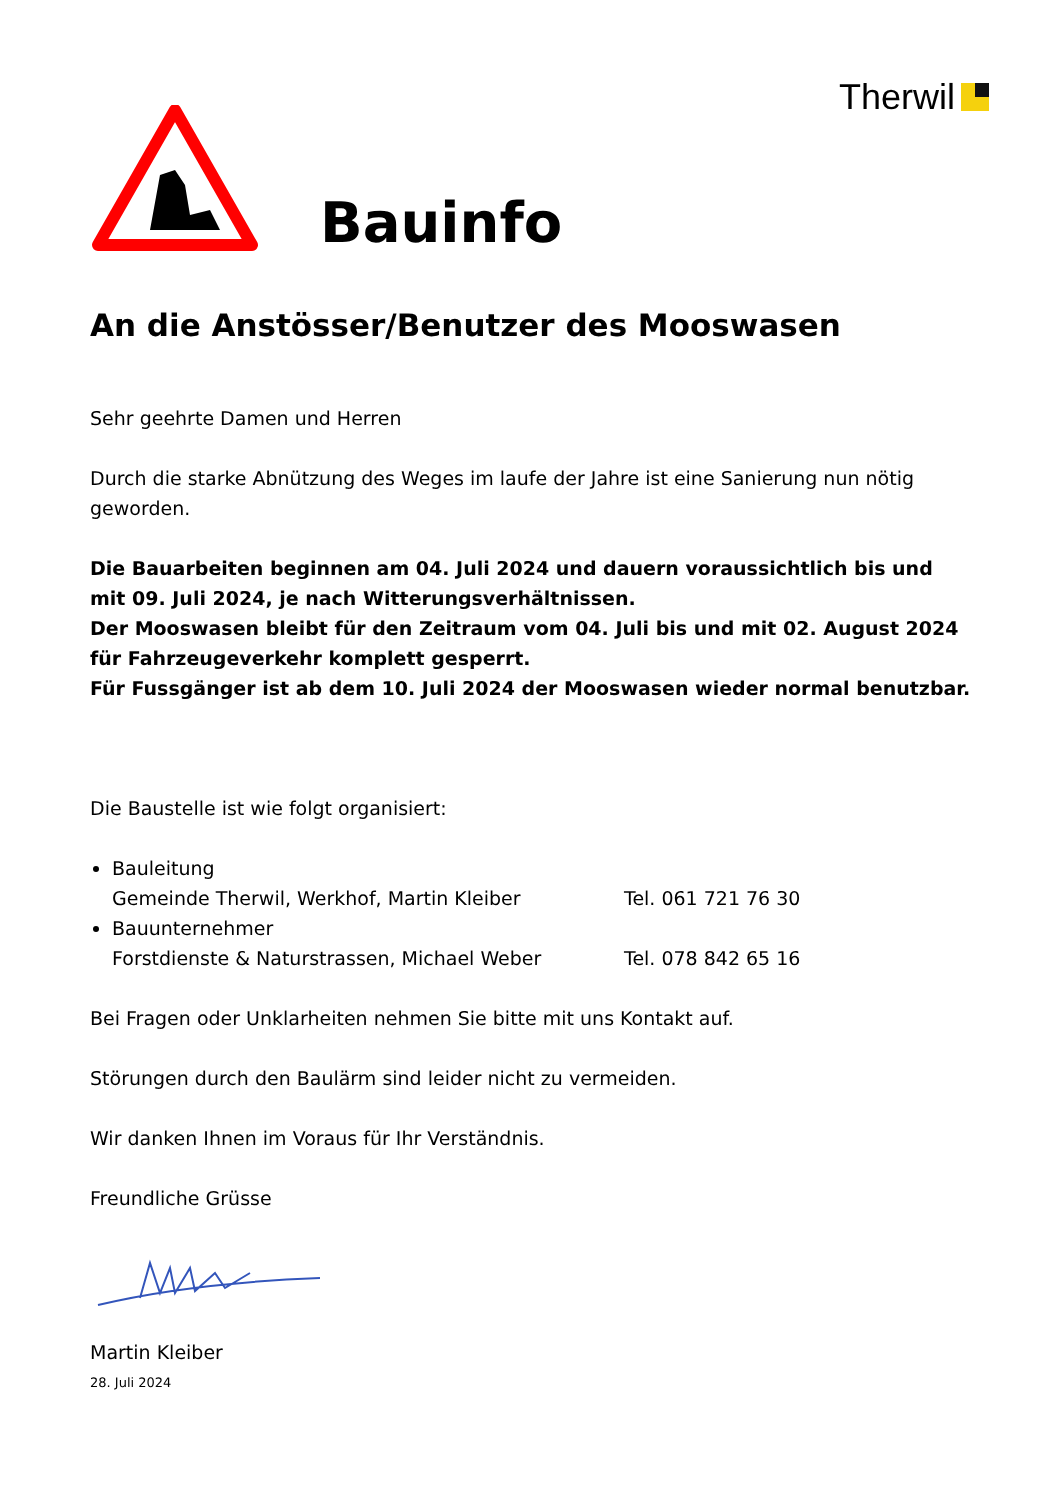Therwil
Bauinfo
An die Anstösser/Benutzer des Mooswasen
Sehr geehrte Damen und Herren
Durch die starke Abnützung des Weges im laufe der Jahre ist eine Sanierung nun nötig geworden.
Die Bauarbeiten beginnen am 04. Juli 2024 und dauern voraussichtlich bis und mit 09. Juli 2024, je nach Witterungsverhältnissen.
Der Mooswasen bleibt für den Zeitraum vom 04. Juli bis und mit 02. August 2024 für Fahrzeugeverkehr komplett gesperrt.
Für Fussgänger ist ab dem 10. Juli 2024 der Mooswasen wieder normal benutzbar.
Die Baustelle ist wie folgt organisiert:
Bauleitung
Gemeinde Therwil, Werkhof, Martin Kleiber Tel. 061 721 76 30
Bauunternehmer
Forstdienste & Naturstrassen, Michael Weber Tel. 078 842 65 16
Bei Fragen oder Unklarheiten nehmen Sie bitte mit uns Kontakt auf.
Störungen durch den Baulärm sind leider nicht zu vermeiden.
Wir danken Ihnen im Voraus für Ihr Verständnis.
Freundliche Grüsse
Martin Kleiber
28. Juli 2024